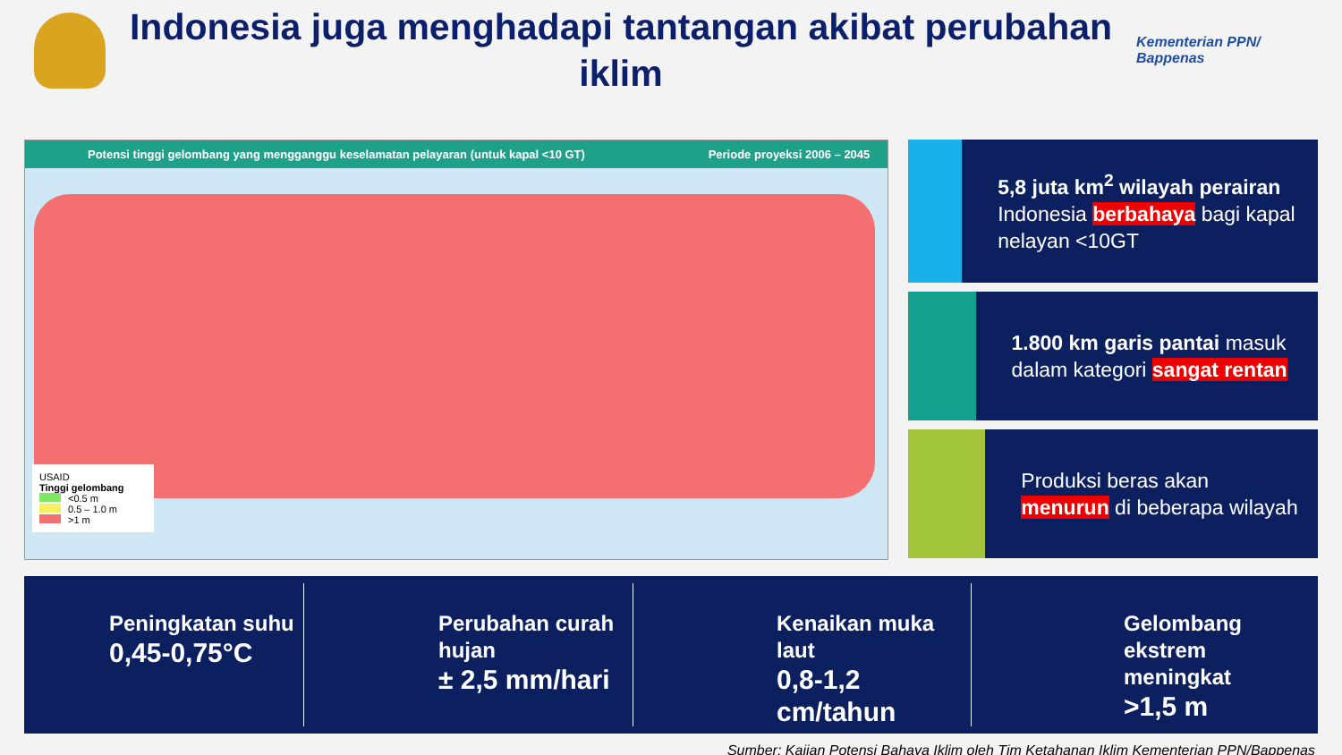Indonesia juga menghadapi tantangan akibat perubahan iklim
Kementerian PPN/
Bappenas
Potensi tinggi gelombang yang mengganggu keselamatan pelayaran (untuk kapal <10 GT) Periode proyeksi 2006 – 2045
USAID
Tinggi gelombang
<0.5 m
0.5 – 1.0 m
>1 m
5,8 juta km<sup>2</sup> wilayah perairan Indonesia berbahaya bagi kapal nelayan <10GT
1.800 km garis pantai masuk dalam kategori sangat rentan
Produksi beras akan menurun di beberapa wilayah
Peningkatan suhu
0,45-0,75°C
Perubahan curah hujan
± 2,5 mm/hari
Kenaikan muka laut
0,8-1,2 cm/tahun
Gelombang ekstrem meningkat
>1,5 m
Sumber: Kajian Potensi Bahaya Iklim oleh Tim Ketahanan Iklim Kementerian PPN/Bappenas